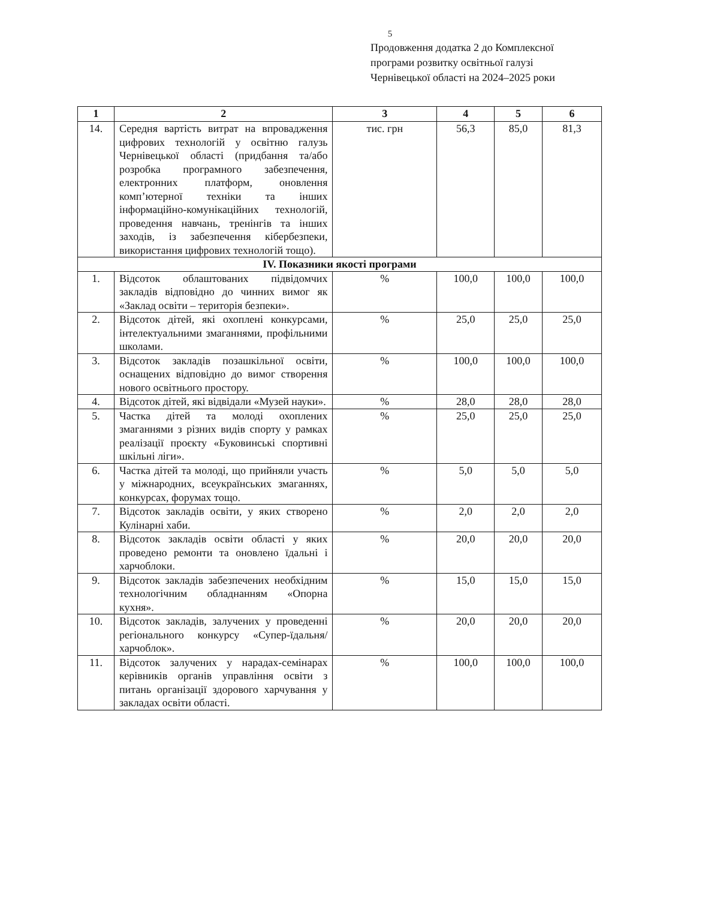5
Продовження додатка 2 до Комплексної
програми розвитку освітньої галузі
Чернівецької області на 2024–2025 роки
| 1 | 2 | 3 | 4 | 5 | 6 |
| --- | --- | --- | --- | --- | --- |
| 14. | Середня вартість витрат на впровадження цифрових технологій у освітню галузь Чернівецької області (придбання та/або розробка програмного забезпечення, електронних платформ, оновлення комп’ютерної техніки та інших інформаційно-комунікаційних технологій, проведення навчань, тренінгів та інших заходів, із забезпечення кібербезпеки, використання цифрових технологій тощо). | тис. грн | 56,3 | 85,0 | 81,3 |
| IV. Показники якості програми | | | | | |
| 1. | Відсоток облаштованих підвідомчих закладів відповідно до чинних вимог як «Заклад освіти – територія безпеки». | % | 100,0 | 100,0 | 100,0 |
| 2. | Відсоток дітей, які охоплені конкурсами, інтелектуальними змаганнями, профільними школами. | % | 25,0 | 25,0 | 25,0 |
| 3. | Відсоток закладів позашкільної освіти, оснащених відповідно до вимог створення нового освітнього простору. | % | 100,0 | 100,0 | 100,0 |
| 4. | Відсоток дітей, які відвідали «Музей науки». | % | 28,0 | 28,0 | 28,0 |
| 5. | Частка дітей та молоді охоплених змаганнями з різних видів спорту у рамках реалізації проєкту «Буковинські спортивні шкільні ліги». | % | 25,0 | 25,0 | 25,0 |
| 6. | Частка дітей та молоді, що прийняли участь у міжнародних, всеукраїнських змаганнях, конкурсах, форумах тощо. | % | 5,0 | 5,0 | 5,0 |
| 7. | Відсоток закладів освіти, у яких створено Кулінарні хаби. | % | 2,0 | 2,0 | 2,0 |
| 8. | Відсоток закладів освіти області у яких проведено ремонти та оновлено їдальні і харчоблоки. | % | 20,0 | 20,0 | 20,0 |
| 9. | Відсоток закладів забезпечених необхідним технологічним обладнанням «Опорна кухня». | % | 15,0 | 15,0 | 15,0 |
| 10. | Відсоток закладів, залучених у проведенні регіонального конкурсу «Супер-їдальня/харчоблок». | % | 20,0 | 20,0 | 20,0 |
| 11. | Відсоток залучених у нарадах-семінарах керівників органів управління освіти з питань організації здорового харчування у закладах освіти області. | % | 100,0 | 100,0 | 100,0 |